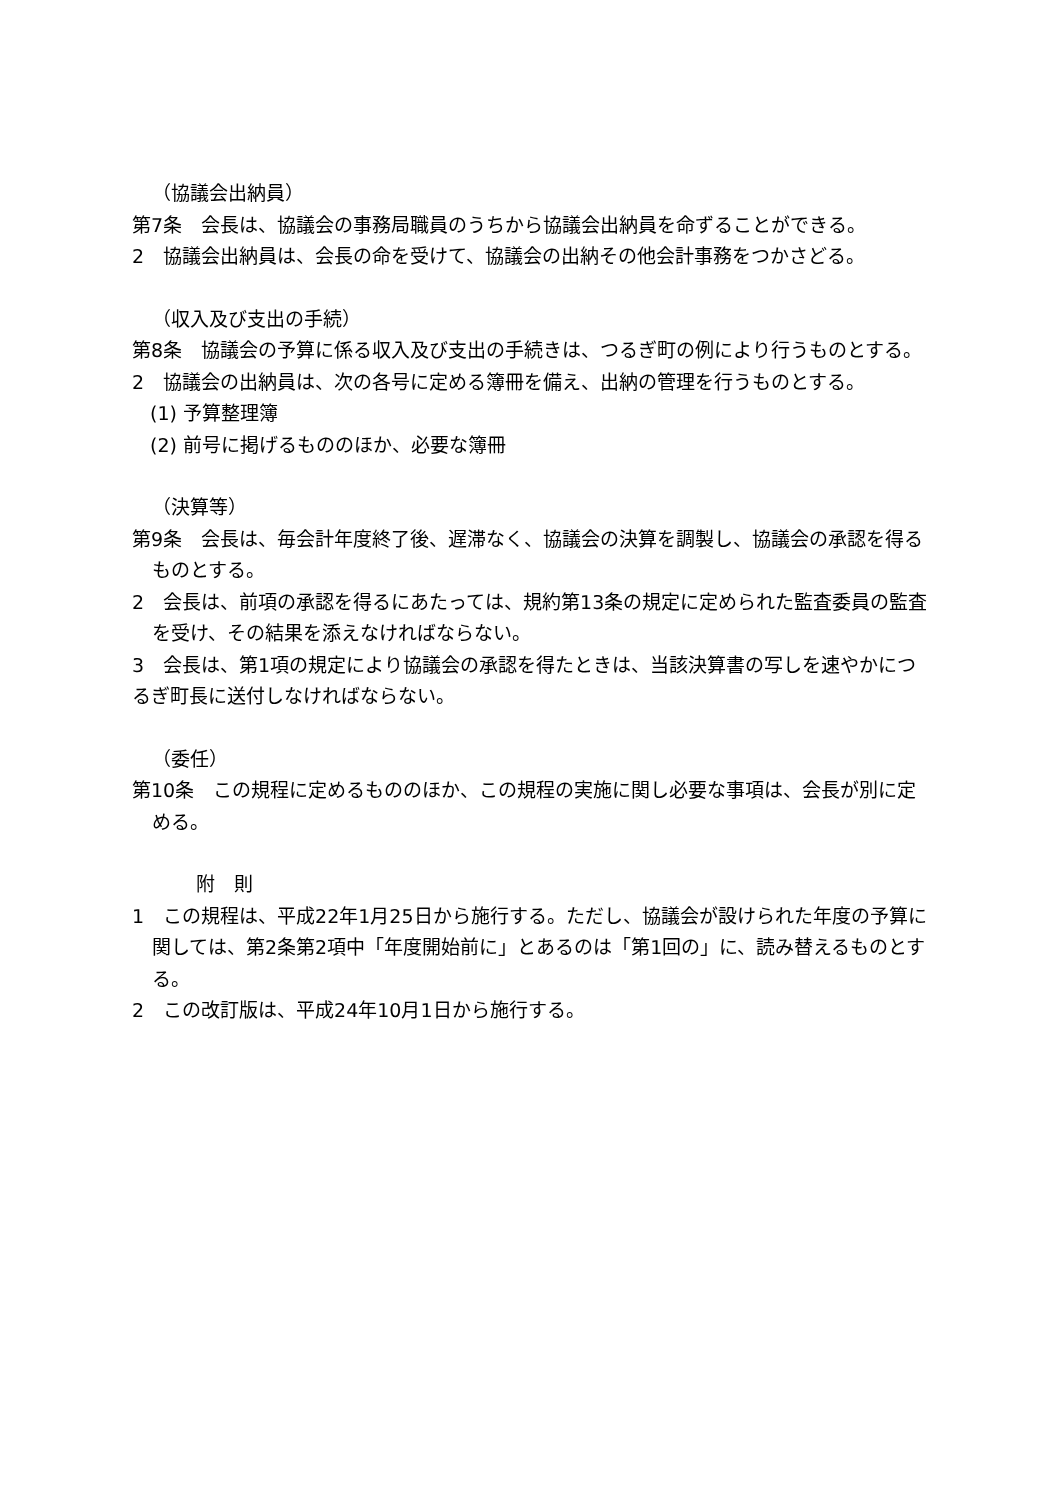（協議会出納員）
第7条　会長は、協議会の事務局職員のうちから協議会出納員を命ずることができる。
2　協議会出納員は、会長の命を受けて、協議会の出納その他会計事務をつかさどる。
（収入及び支出の手続）
第8条　協議会の予算に係る収入及び支出の手続きは、つるぎ町の例により行うものとする。
2　協議会の出納員は、次の各号に定める簿冊を備え、出納の管理を行うものとする。
(1) 予算整理簿
(2) 前号に掲げるもののほか、必要な簿冊
（決算等）
第9条　会長は、毎会計年度終了後、遅滞なく、協議会の決算を調製し、協議会の承認を得るものとする。
2　会長は、前項の承認を得るにあたっては、規約第13条の規定に定められた監査委員の監査を受け、その結果を添えなければならない。
3　会長は、第1項の規定により協議会の承認を得たときは、当該決算書の写しを速やかにつるぎ町長に送付しなければならない。
（委任）
第10条　この規程に定めるもののほか、この規程の実施に関し必要な事項は、会長が別に定める。
附　則
1　この規程は、平成22年1月25日から施行する。ただし、協議会が設けられた年度の予算に関しては、第2条第2項中「年度開始前に」とあるのは「第1回の」に、読み替えるものとする。
2　この改訂版は、平成24年10月1日から施行する。